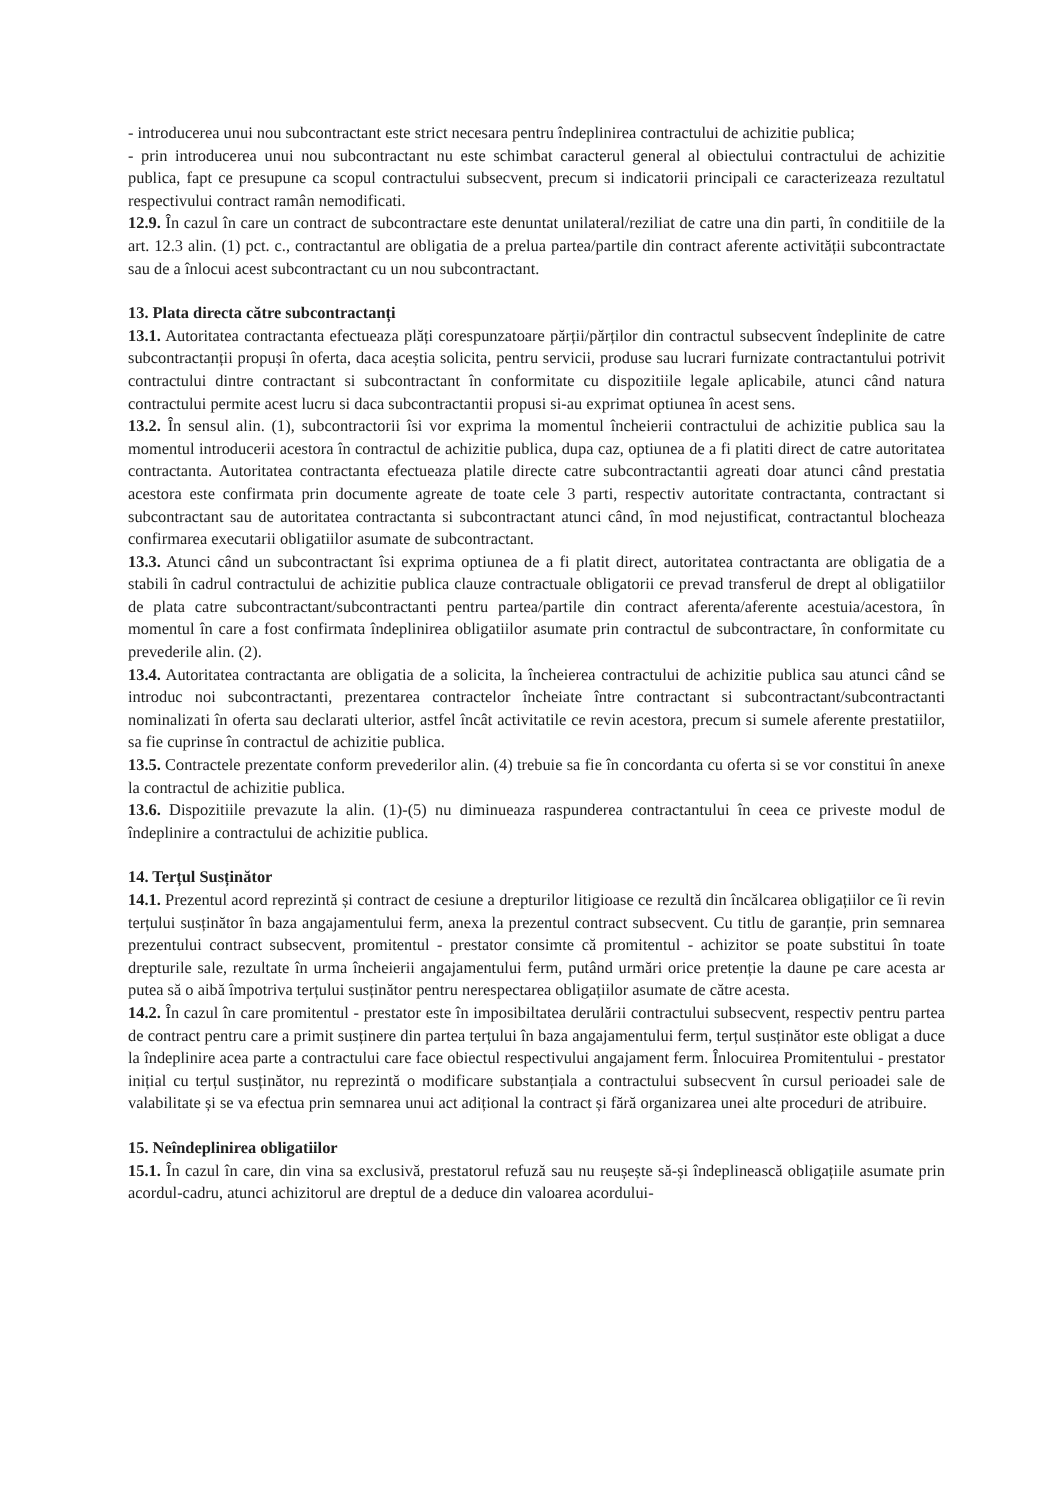- introducerea unui nou subcontractant este strict necesara pentru îndeplinirea contractului de achizitie publica;
- prin introducerea unui nou subcontractant nu este schimbat caracterul general al obiectului contractului de achizitie publica, fapt ce presupune ca scopul contractului subsecvent, precum si indicatorii principali ce caracterizeaza rezultatul respectivului contract ramân nemodificati.
12.9. În cazul în care un contract de subcontractare este denuntat unilateral/reziliat de catre una din parti, în conditiile de la art. 12.3 alin. (1) pct. c., contractantul are obligatia de a prelua partea/partile din contract aferente activității subcontractate sau de a înlocui acest subcontractant cu un nou subcontractant.
13. Plata directa către subcontractanți
13.1. Autoritatea contractanta efectueaza plăți corespunzatoare părții/părților din contractul subsecvent îndeplinite de catre subcontractanții propuși în oferta, daca aceștia solicita, pentru servicii, produse sau lucrari furnizate contractantului potrivit contractului dintre contractant si subcontractant în conformitate cu dispozitiile legale aplicabile, atunci când natura contractului permite acest lucru si daca subcontractantii propusi si-au exprimat optiunea în acest sens.
13.2. În sensul alin. (1), subcontractorii îsi vor exprima la momentul încheierii contractului de achizitie publica sau la momentul introducerii acestora în contractul de achizitie publica, dupa caz, optiunea de a fi platiti direct de catre autoritatea contractanta. Autoritatea contractanta efectueaza platile directe catre subcontractantii agreati doar atunci când prestatia acestora este confirmata prin documente agreate de toate cele 3 parti, respectiv autoritate contractanta, contractant si subcontractant sau de autoritatea contractanta si subcontractant atunci când, în mod nejustificat, contractantul blocheaza confirmarea executarii obligatiilor asumate de subcontractant.
13.3. Atunci când un subcontractant îsi exprima optiunea de a fi platit direct, autoritatea contractanta are obligatia de a stabili în cadrul contractului de achizitie publica clauze contractuale obligatorii ce prevad transferul de drept al obligatiilor de plata catre subcontractant/subcontractanti pentru partea/partile din contract aferenta/aferente acestuia/acestora, în momentul în care a fost confirmata îndeplinirea obligatiilor asumate prin contractul de subcontractare, în conformitate cu prevederile alin. (2).
13.4. Autoritatea contractanta are obligatia de a solicita, la încheierea contractului de achizitie publica sau atunci când se introduc noi subcontractanti, prezentarea contractelor încheiate între contractant si subcontractant/subcontractanti nominalizati în oferta sau declarati ulterior, astfel încât activitatile ce revin acestora, precum si sumele aferente prestatiilor, sa fie cuprinse în contractul de achizitie publica.
13.5. Contractele prezentate conform prevederilor alin. (4) trebuie sa fie în concordanta cu oferta si se vor constitui în anexe la contractul de achizitie publica.
13.6. Dispozitiile prevazute la alin. (1)-(5) nu diminueaza raspunderea contractantului în ceea ce priveste modul de îndeplinire a contractului de achizitie publica.
14. Terțul Susținător
14.1. Prezentul acord reprezintă și contract de cesiune a drepturilor litigioase ce rezultă din încălcarea obligațiilor ce îi revin terțului susținător în baza angajamentului ferm, anexa la prezentul contract subsecvent. Cu titlu de garanție, prin semnarea prezentului contract subsecvent, promitentul - prestator consimte că promitentul - achizitor se poate substitui în toate drepturile sale, rezultate în urma încheierii angajamentului ferm, putând urmări orice pretenție la daune pe care acesta ar putea să o aibă împotriva terțului susținător pentru nerespectarea obligațiilor asumate de către acesta.
14.2. În cazul în care promitentul - prestator este în imposibiltatea derulării contractului subsecvent, respectiv pentru partea de contract pentru care a primit susținere din partea terțului în baza angajamentului ferm, terțul susținător este obligat a duce la îndeplinire acea parte a contractului care face obiectul respectivului angajament ferm. Înlocuirea Promitentului - prestator inițial cu terțul susținător, nu reprezintă o modificare substanțiala a contractului subsecvent în cursul perioadei sale de valabilitate și se va efectua prin semnarea unui act adițional la contract și fără organizarea unei alte proceduri de atribuire.
15. Neîndeplinirea obligatiilor
15.1. În cazul în care, din vina sa exclusivă, prestatorul refuză sau nu reușește să-și îndeplinească obligațiile asumate prin acordul-cadru, atunci achizitorul are dreptul de a deduce din valoarea acordului-